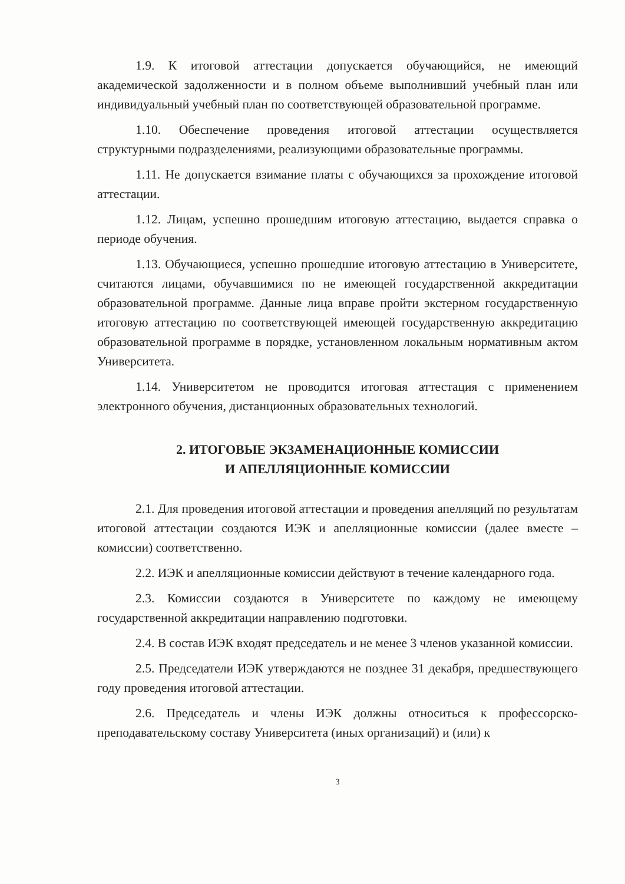1.9. К итоговой аттестации допускается обучающийся, не имеющий академической задолженности и в полном объеме выполнивший учебный план или индивидуальный учебный план по соответствующей образовательной программе.
1.10. Обеспечение проведения итоговой аттестации осуществляется структурными подразделениями, реализующими образовательные программы.
1.11. Не допускается взимание платы с обучающихся за прохождение итоговой аттестации.
1.12. Лицам, успешно прошедшим итоговую аттестацию, выдается справка о периоде обучения.
1.13. Обучающиеся, успешно прошедшие итоговую аттестацию в Университете, считаются лицами, обучавшимися по не имеющей государственной аккредитации образовательной программе. Данные лица вправе пройти экстерном государственную итоговую аттестацию по соответствующей имеющей государственную аккредитацию образовательной программе в порядке, установленном локальным нормативным актом Университета.
1.14. Университетом не проводится итоговая аттестация с применением электронного обучения, дистанционных образовательных технологий.
2. ИТОГОВЫЕ ЭКЗАМЕНАЦИОННЫЕ КОМИССИИ
И АПЕЛЛЯЦИОННЫЕ КОМИССИИ
2.1. Для проведения итоговой аттестации и проведения апелляций по результатам итоговой аттестации создаются ИЭК и апелляционные комиссии (далее вместе – комиссии) соответственно.
2.2. ИЭК и апелляционные комиссии действуют в течение календарного года.
2.3. Комиссии создаются в Университете по каждому не имеющему государственной аккредитации направлению подготовки.
2.4. В состав ИЭК входят председатель и не менее 3 членов указанной комиссии.
2.5. Председатели ИЭК утверждаются не позднее 31 декабря, предшествующего году проведения итоговой аттестации.
2.6. Председатель и члены ИЭК должны относиться к профессорско-преподавательскому составу Университета (иных организаций) и (или) к
3